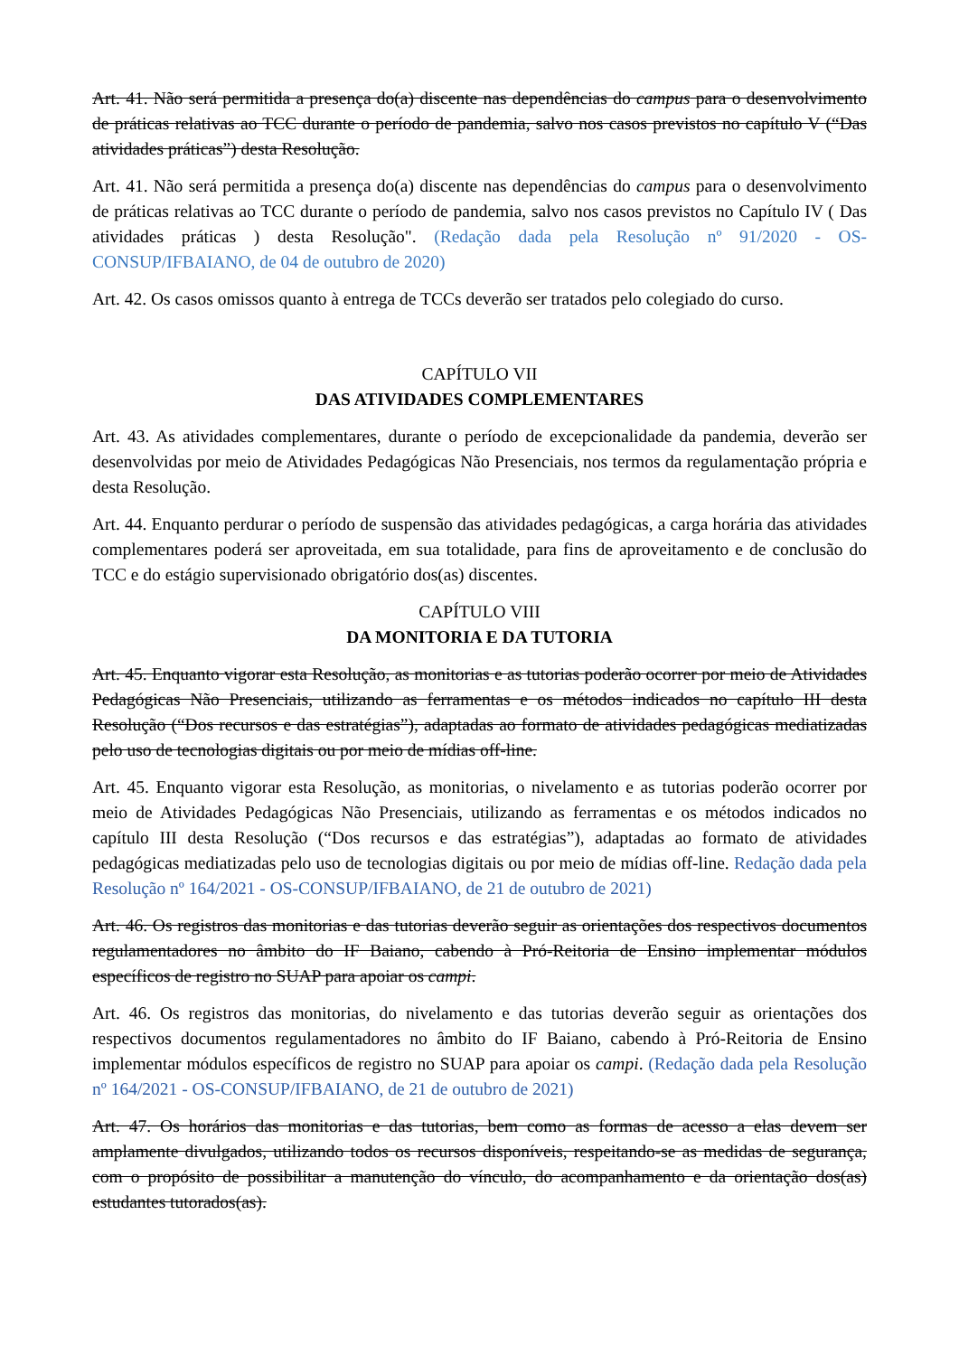Art. 41. Não será permitida a presença do(a) discente nas dependências do campus para o desenvolvimento de práticas relativas ao TCC durante o período de pandemia, salvo nos casos previstos no capítulo V (“Das atividades práticas”) desta Resolução.
Art. 41. Não será permitida a presença do(a) discente nas dependências do campus para o desenvolvimento de práticas relativas ao TCC durante o período de pandemia, salvo nos casos previstos no Capítulo IV ( Das atividades práticas ) desta Resolução". (Redação dada pela Resolução nº 91/2020 - OS-CONSUP/IFBAIANO, de 04 de outubro de 2020)
Art. 42. Os casos omissos quanto à entrega de TCCs deverão ser tratados pelo colegiado do curso.
CAPÍTULO VII
DAS ATIVIDADES COMPLEMENTARES
Art. 43. As atividades complementares, durante o período de excepcionalidade da pandemia, deverão ser desenvolvidas por meio de Atividades Pedagógicas Não Presenciais, nos termos da regulamentação própria e desta Resolução.
Art. 44. Enquanto perdurar o período de suspensão das atividades pedagógicas, a carga horária das atividades complementares poderá ser aproveitada, em sua totalidade, para fins de aproveitamento e de conclusão do TCC e do estágio supervisionado obrigatório dos(as) discentes.
CAPÍTULO VIII
DA MONITORIA E DA TUTORIA
Art. 45. Enquanto vigorar esta Resolução, as monitorias e as tutorias poderão ocorrer por meio de Atividades Pedagógicas Não Presenciais, utilizando as ferramentas e os métodos indicados no capítulo III desta Resolução (“Dos recursos e das estratégias”), adaptadas ao formato de atividades pedagógicas mediatizadas pelo uso de tecnologias digitais ou por meio de mídias off-line.
Art. 45. Enquanto vigorar esta Resolução, as monitorias, o nivelamento e as tutorias poderão ocorrer por meio de Atividades Pedagógicas Não Presenciais, utilizando as ferramentas e os métodos indicados no capítulo III desta Resolução (“Dos recursos e das estratégias”), adaptadas ao formato de atividades pedagógicas mediatizadas pelo uso de tecnologias digitais ou por meio de mídias off-line. Redação dada pela Resolução nº 164/2021 - OS-CONSUP/IFBAIANO, de 21 de outubro de 2021)
Art. 46. Os registros das monitorias e das tutorias deverão seguir as orientações dos respectivos documentos regulamentadores no âmbito do IF Baiano, cabendo à Pró-Reitoria de Ensino implementar módulos específicos de registro no SUAP para apoiar os campi.
Art. 46. Os registros das monitorias, do nivelamento e das tutorias deverão seguir as orientações dos respectivos documentos regulamentadores no âmbito do IF Baiano, cabendo à Pró-Reitoria de Ensino implementar módulos específicos de registro no SUAP para apoiar os campi. (Redação dada pela Resolução nº 164/2021 - OS-CONSUP/IFBAIANO, de 21 de outubro de 2021)
Art. 47. Os horários das monitorias e das tutorias, bem como as formas de acesso a elas devem ser amplamente divulgados, utilizando todos os recursos disponíveis, respeitando-se as medidas de segurança, com o propósito de possibilitar a manutenção do vínculo, do acompanhamento e da orientação dos(as) estudantes tutorados(as).